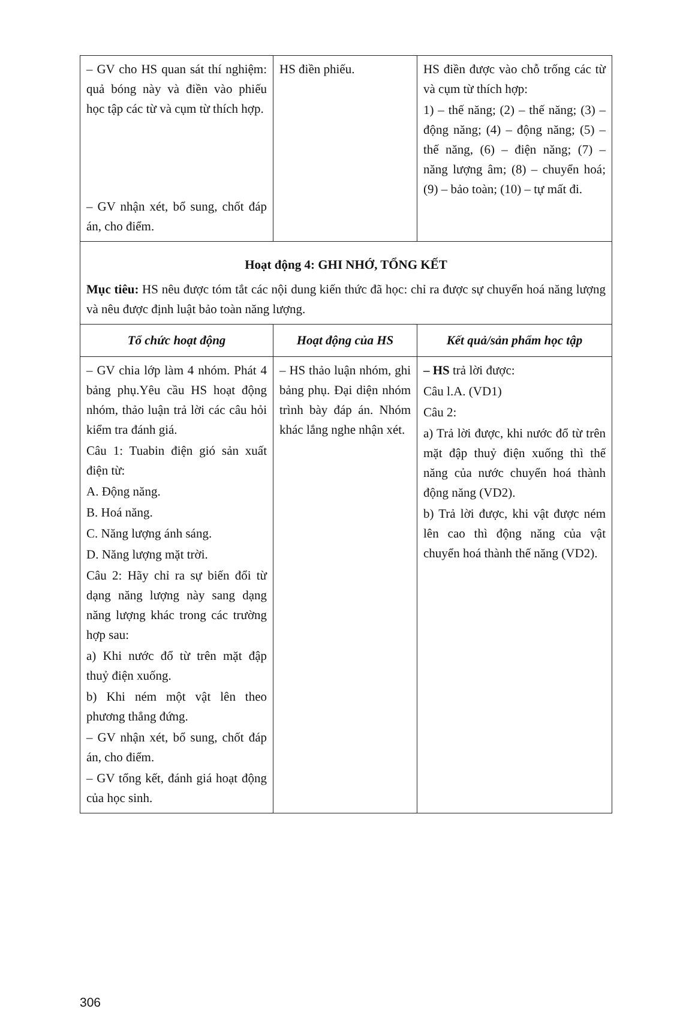| – GV cho HS quan sát thí nghiệm: quả bóng này và điền vào phiếu học tập các từ và cụm từ thích hợp. – GV nhận xét, bổ sung, chốt đáp án, cho điểm. | HS điền phiếu. | HS điền được vào chỗ trống các từ và cụm từ thích hợp: 1) – thế năng; (2) – thế năng; (3) – động năng; (4) – động năng; (5) – thế năng, (6) – điện năng; (7) – năng lượng âm; (8) – chuyển hoá; (9) – bảo toàn; (10) – tự mất đi. |
| Hoạt động 4: GHI NHỚ, TỔNG KẾT Mục tiêu: HS nêu được tóm tắt các nội dung kiến thức đã học: chỉ ra được sự chuyển hoá năng lượng và nêu được định luật bảo toàn năng lượng. | | |
| Tổ chức hoạt động | Hoạt động của HS | Kết quả/sản phẩm học tập |
| – GV chia lớp làm 4 nhóm. Phát 4 bảng phụ.Yêu cầu HS hoạt động nhóm, thảo luận trả lời các câu hỏi kiểm tra đánh giá. Câu 1: Tuabin điện gió sản xuất điện từ: A. Động năng. B. Hoá năng. C. Năng lượng ánh sáng. D. Năng lượng mặt trời. Câu 2: Hãy chỉ ra sự biến đổi từ dạng năng lượng này sang dạng năng lượng khác trong các trường hợp sau: a) Khi nước đổ từ trên mặt đập thuỷ điện xuống. b) Khi ném một vật lên theo phương thẳng đứng. – GV nhận xét, bổ sung, chốt đáp án, cho điểm. – GV tổng kết, đánh giá hoạt động của học sinh. | – HS thảo luận nhóm, ghi bảng phụ. Đại diện nhóm trình bày đáp án. Nhóm khác lắng nghe nhận xét. | – HS trả lời được: Câu l.A. (VD1) Câu 2: a) Trả lời được, khi nước đổ từ trên mặt đập thuỷ điện xuống thì thế năng của nước chuyển hoá thành động năng (VD2). b) Trả lời được, khi vật được ném lên cao thì động năng của vật chuyển hoá thành thế năng (VD2). |
306